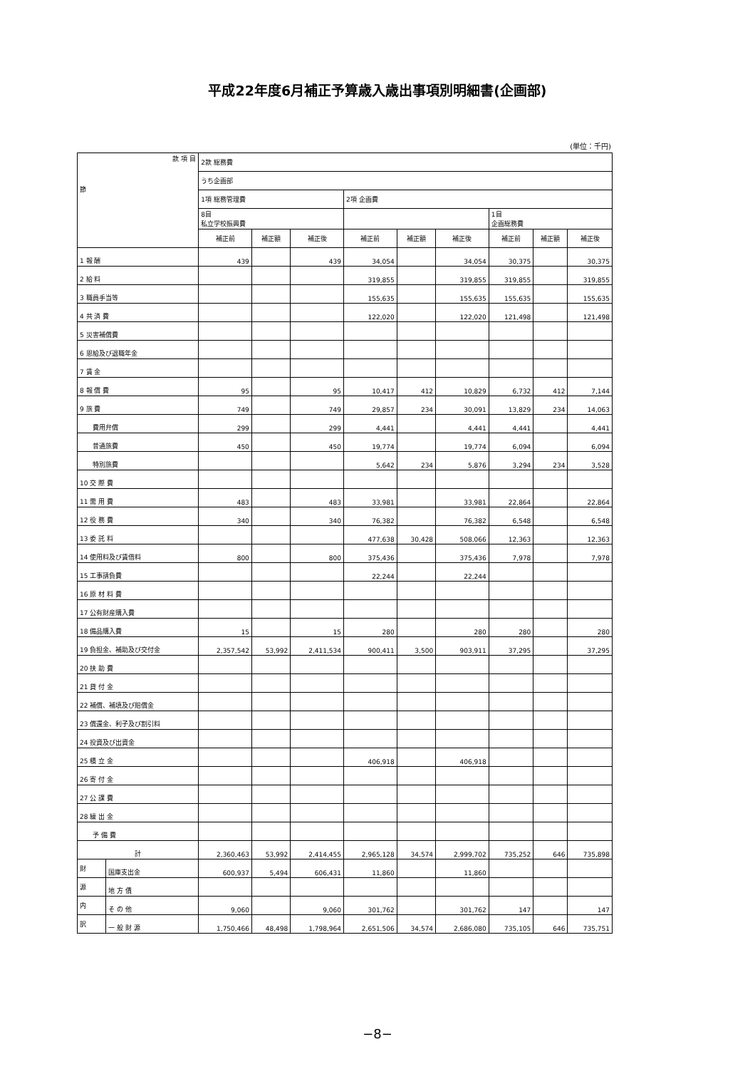平成22年度6月補正予算歳入歳出事項別明細書(企画部)
(単位：千円)
| 款 項 目 節 | | 2款 総務費 | | | | | | | | |
| | | うち企画部 | | | | | | | | |
| | | 1項 総務管理費 | | | 2項 企画費 | | | | | |
| | | 8目 私立学校振興費 | | | | | | 1目 企画総務費 | | |
| | | 補正前 | 補正額 | 補正後 | 補正前 | 補正額 | 補正後 | 補正前 | 補正額 | 補正後 |
| 1 報 酬 | | 439 | | 439 | 34,054 | | 34,054 | 30,375 | | 30,375 |
| 2 給 料 | | | | | 319,855 | | 319,855 | 319,855 | | 319,855 |
| 3 職員手当等 | | | | | 155,635 | | 155,635 | 155,635 | | 155,635 |
| 4 共 済 費 | | | | | 122,020 | | 122,020 | 121,498 | | 121,498 |
| 5 災害補償費 | | | | | | | | | | |
| 6 恩給及び退職年金 | | | | | | | | | | |
| 7 賃 金 | | | | | | | | | | |
| 8 報 償 費 | | 95 | | 95 | 10,417 | 412 | 10,829 | 6,732 | 412 | 7,144 |
| 9 旅 費 | | 749 | | 749 | 29,857 | 234 | 30,091 | 13,829 | 234 | 14,063 |
| 費用弁償 | | 299 | | 299 | 4,441 | | 4,441 | 4,441 | | 4,441 |
| 普通旅費 | | 450 | | 450 | 19,774 | | 19,774 | 6,094 | | 6,094 |
| 特別旅費 | | | | | 5,642 | 234 | 5,876 | 3,294 | 234 | 3,528 |
| 10 交 際 費 | | | | | | | | | | |
| 11 需 用 費 | | 483 | | 483 | 33,981 | | 33,981 | 22,864 | | 22,864 |
| 12 役 務 費 | | 340 | | 340 | 76,382 | | 76,382 | 6,548 | | 6,548 |
| 13 委 託 料 | | | | | 477,638 | 30,428 | 508,066 | 12,363 | | 12,363 |
| 14 使用料及び賃借料 | | 800 | | 800 | 375,436 | | 375,436 | 7,978 | | 7,978 |
| 15 工事請負費 | | | | | 22,244 | | 22,244 | | | |
| 16 原 材 料 費 | | | | | | | | | | |
| 17 公有財産購入費 | | | | | | | | | | |
| 18 備品購入費 | | 15 | | 15 | 280 | | 280 | 280 | | 280 |
| 19 負担金、補助及び交付金 | | 2,357,542 | 53,992 | 2,411,534 | 900,411 | 3,500 | 903,911 | 37,295 | | 37,295 |
| 20 扶 助 費 | | | | | | | | | | |
| 21 貸 付 金 | | | | | | | | | | |
| 22 補償、補填及び賠償金 | | | | | | | | | | |
| 23 償還金、利子及び割引料 | | | | | | | | | | |
| 24 投資及び出資金 | | | | | | | | | | |
| 25 積 立 金 | | | | | 406,918 | | 406,918 | | | |
| 26 寄 付 金 | | | | | | | | | | |
| 27 公 課 費 | | | | | | | | | | |
| 28 繰 出 金 | | | | | | | | | | |
| 予 備 費 | | | | | | | | | | |
| 計 | | 2,360,463 | 53,992 | 2,414,455 | 2,965,128 | 34,574 | 2,999,702 | 735,252 | 646 | 735,898 |
| 財 | 国庫支出金 | 600,937 | 5,494 | 606,431 | 11,860 | | 11,860 | | | |
| 源 | 地 方 債 | | | | | | | | | |
| 内 | そ の 他 | 9,060 | | 9,060 | 301,762 | | 301,762 | 147 | | 147 |
| 訳 | 一 般 財 源 | 1,750,466 | 48,498 | 1,798,964 | 2,651,506 | 34,574 | 2,686,080 | 735,105 | 646 | 735,751 |
−8−